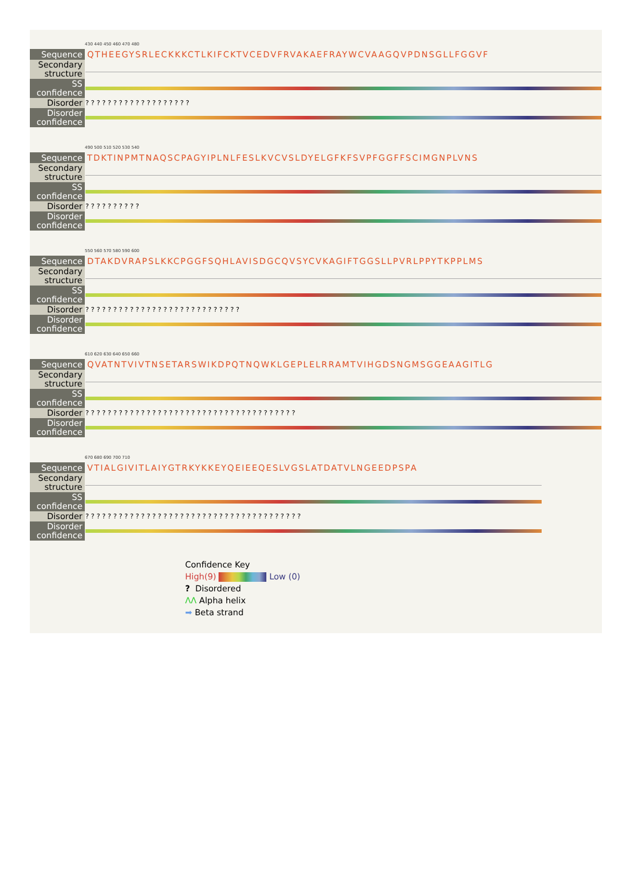430 440 450 460 470 480
| Sequence | QTHEEGYSRLECKKKCTLKIFCKTVCEDVFRVAKAEFRAYWCVAAGQVPDNSGLLFGGVF |
| Secondary structure | |
| SS confidence | |
| Disorder | ? ? ? ? ? ? ? ? ? ? ? ? ? ? ? ? ? ? ? |
| Disorder confidence | |
490 500 510 520 530 540
| Sequence | TDKTINPMTNAQSCPAGYIPLNLFESLKVCVSLDYELGFKFSVPFGGFFSCIMGNPLVNS |
| Secondary structure | |
| SS confidence | |
| Disorder | ? ? ? ? ? ? ? ? ? ? |
| Disorder confidence | |
550 560 570 580 590 600
| Sequence | DTAKDVRAPSLKKCPGGFSQHLAVISDGCQVSYCVKAGIFTGGSLLPVRLPPYTKPPLMS |
| Secondary structure | |
| SS confidence | |
| Disorder | ? ? ? ? ? ? ? ? ? ? ? ? ? ? ? ? ? ? ? ? ? ? ? ? ? ? ? ? |
| Disorder confidence | |
610 620 630 640 650 660
| Sequence | QVATNTVIVTNSETARSWIKDPQTNQWKLGEPLELRRAMTVIHGDSNGMSGGEAAGITLG |
| Secondary structure | |
| SS confidence | |
| Disorder | ? ? ? ? ? ? ? ? ? ? ? ? ? ? ? ? ? ? ? ? ? ? ? ? ? ? ? ? ? ? ? ? ? ? ? ? ? ? |
| Disorder confidence | |
670 680 690 700 710
| Sequence | VTIALGIVITLAIYGTRKYKKEYQEIEEQESLVGSLATDATVLNGEEDPSPA |
| Secondary structure | |
| SS confidence | |
| Disorder | ? ? ? ? ? ? ? ? ? ? ? ? ? ? ? ? ? ? ? ? ? ? ? ? ? ? ? ? ? ? ? ? ? ? ? ? ? ? ? |
| Disorder confidence | |
Confidence Key
High(9) Low (0)
? Disordered
ΛΛ Alpha helix
➡ Beta strand